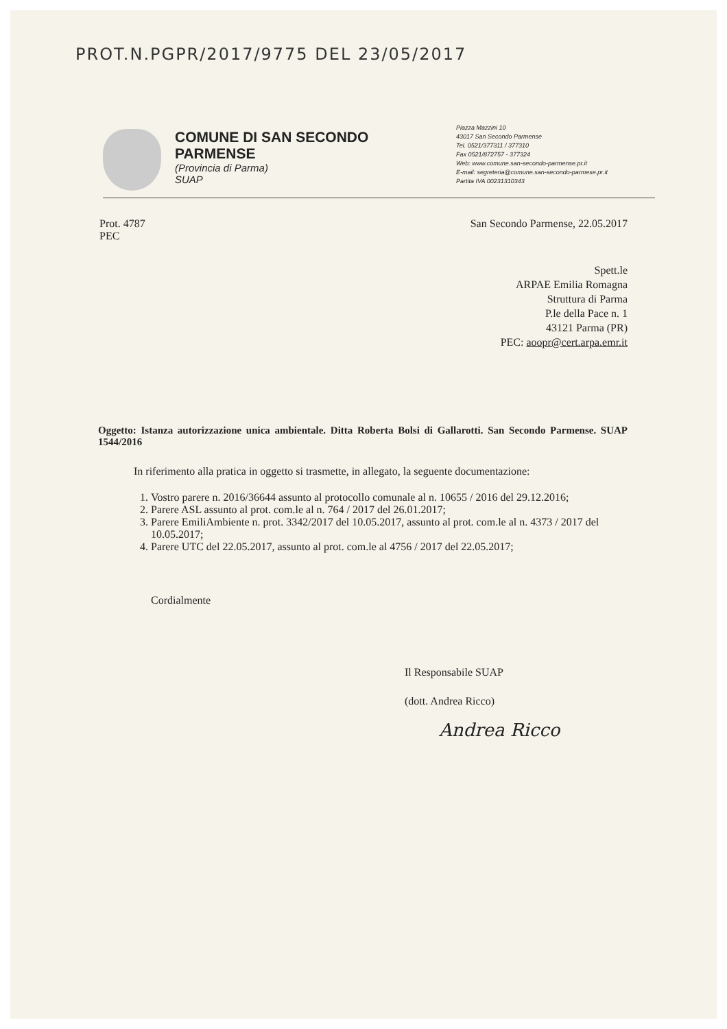PROT.N.PGPR/2017/9775 DEL 23/05/2017
COMUNE DI SAN SECONDO PARMENSE
(Provincia di Parma)
SUAP
Piazza Mazzini 10
43017 San Secondo Parmense
Tel. 0521/377311 / 377310
Fax 0521/872757 - 377324
Web: www.comune.san-secondo-parmense.pr.it
E-mail: segreteria@comune.san-secondo-parmese.pr.it
Partita IVA 00231310343
Prot. 4787
PEC
San Secondo Parmense, 22.05.2017
Spett.le
ARPAE Emilia Romagna
Struttura di Parma
P.le della Pace n. 1
43121 Parma (PR)
PEC: aoopr@cert.arpa.emr.it
Oggetto: Istanza autorizzazione unica ambientale. Ditta Roberta Bolsi di Gallarotti. San Secondo Parmense. SUAP 1544/2016
In riferimento alla pratica in oggetto si trasmette, in allegato, la seguente documentazione:
1. Vostro parere n. 2016/36644 assunto al protocollo comunale al n. 10655 / 2016 del 29.12.2016;
2. Parere ASL assunto al prot. com.le al n. 764 / 2017 del 26.01.2017;
3. Parere EmiliAmbiente n. prot. 3342/2017 del 10.05.2017, assunto al prot. com.le al n. 4373 / 2017 del 10.05.2017;
4. Parere UTC del 22.05.2017, assunto al prot. com.le al 4756 / 2017 del 22.05.2017;
Cordialmente
Il Responsabile SUAP
(dott. Andrea Ricco)
Andrea Ricco